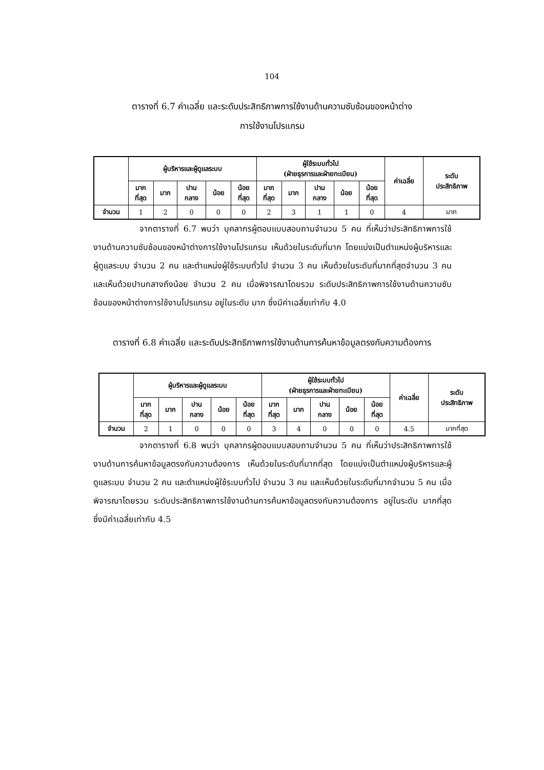104
ตารางที่ 6.7 ค่าเฉลี่ย และระดับประสิทธิภาพการใช้งานด้านความซับซ้อนของหน้าต่าง
การใช้งานโปรแกรม
| | ผู้บริหารและผู้ดูแลระบบ | | | | | ผู้ใช้ระบบทั่วไป (ฝ่ายธุรการและฝ่ายทะเบียน) | | | | | ค่าเฉลี่ย | ระดับ ประสิทธิภาพ |
| --- | --- | --- | --- | --- | --- | --- | --- | --- | --- | --- | --- | --- |
| | มาก ที่สุด | มาก | ปาน กลาง | น้อย | น้อย ที่สุด | มาก ที่สุด | มาก | ปาน กลาง | น้อย | น้อย ที่สุด | | |
| จำนวน | 1 | 2 | 0 | 0 | 0 | 2 | 3 | 1 | 1 | 0 | 4 | มาก |
จากตารางที่ 6.7 พบว่า บุคลากรผู้ตอบแบบสอบถามจำนวน 5 คน ที่เห็นว่าประสิทธิภาพการใช้งานด้านความซับซ้อนของหน้าต่างการใช้งานโปรแกรม เห็นด้วยในระดับที่มาก โดยแบ่งเป็นตำแหน่งผู้บริหารและผู้ดูแลระบบ จำนวน 2 คน และตำแหน่งผู้ใช้ระบบทั่วไป จำนวน 3 คน เห็นด้วยในระดับที่มากที่สุดจำนวน 3 คน และเห็นด้วยปานกลางถึงน้อย จำนวน 2 คน เมื่อพิจารณาโดยรวม ระดับประสิทธิภาพการใช้งานด้านความซับซ้อนของหน้าต่างการใช้งานโปรแกรม อยู่ในระดับ มาก ซึ่งมีค่าเฉลี่ยเท่ากับ 4.0
ตารางที่ 6.8 ค่าเฉลี่ย และระดับประสิทธิภาพการใช้งานด้านการค้นหาข้อมูลตรงกับความต้องการ
| | ผู้บริหารและผู้ดูแลระบบ | | | | | ผู้ใช้ระบบทั่วไป (ฝ่ายธุรการและฝ่ายทะเบียน) | | | | | ค่าเฉลี่ย | ระดับ ประสิทธิภาพ |
| --- | --- | --- | --- | --- | --- | --- | --- | --- | --- | --- | --- | --- |
| | มาก ที่สุด | มาก | ปาน กลาง | น้อย | น้อย ที่สุด | มาก ที่สุด | มาก | ปาน กลาง | น้อย | น้อย ที่สุด | | |
| จำนวน | 2 | 1 | 0 | 0 | 0 | 3 | 4 | 0 | 0 | 0 | 4.5 | มากที่สุด |
จากตารางที่ 6.8 พบว่า บุคลากรผู้ตอบแบบสอบถามจำนวน 5 คน ที่เห็นว่าประสิทธิภาพการใช้งานด้านการค้นหาข้อมูลตรงกับความต้องการ เห็นด้วยในระดับที่มากที่สุด โดยแบ่งเป็นตำแหน่งผู้บริหารและผู้ดูแลระบบ จำนวน 2 คน และตำแหน่งผู้ใช้ระบบทั่วไป จำนวน 3 คน และเห็นด้วยในระดับที่มากจำนวน 5 คน เมื่อพิจารณาโดยรวม ระดับประสิทธิภาพการใช้งานด้านการค้นหาข้อมูลตรงกับความต้องการ อยู่ในระดับ มากที่สุด ซึ่งมีค่าเฉลี่ยเท่ากับ 4.5